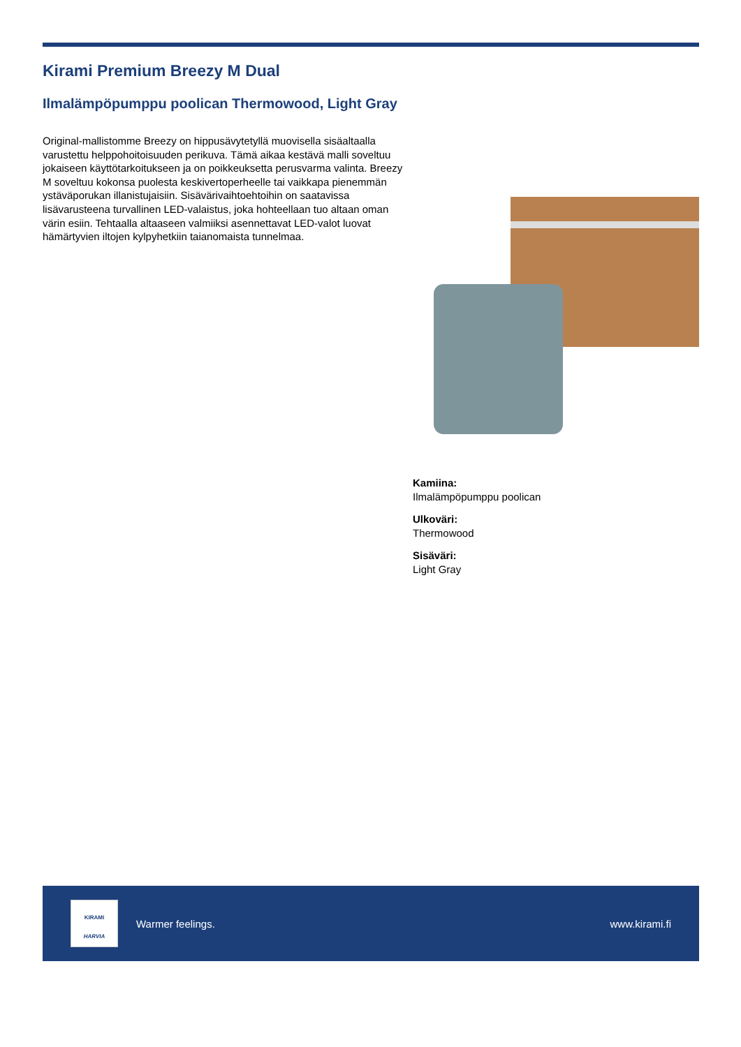Kirami Premium Breezy M Dual
Ilmalämpöpumppu poolican Thermowood, Light Gray
Original-mallistomme Breezy on hippusävytetyllä muovisella sisäaltaalla varustettu helppohoitoisuuden perikuva. Tämä aikaa kestävä malli soveltuu jokaiseen käyttötarkoitukseen ja on poikkeuksetta perusvarma valinta. Breezy M soveltuu kokonsa puolesta keskivertoperheelle tai vaikkapa pienemmän ystäväporukan illanistujaisiin. Sisävärivaihtoehtoihin on saatavissa lisävarusteena turvallinen LED-valaistus, joka hohteellaan tuo altaan oman värin esiin. Tehtaalla altaaseen valmiiksi asennettavat LED-valot luovat hämärtyvien iltojen kylpyhetkiin taianomaista tunnelmaa.
Kamiina:
Ilmalämpöpumppu poolican
Ulkoväri:
Thermowood
Sisäväri:
Light Gray
KIRAMI
HARVIA
Warmer feelings. www.kirami.fi